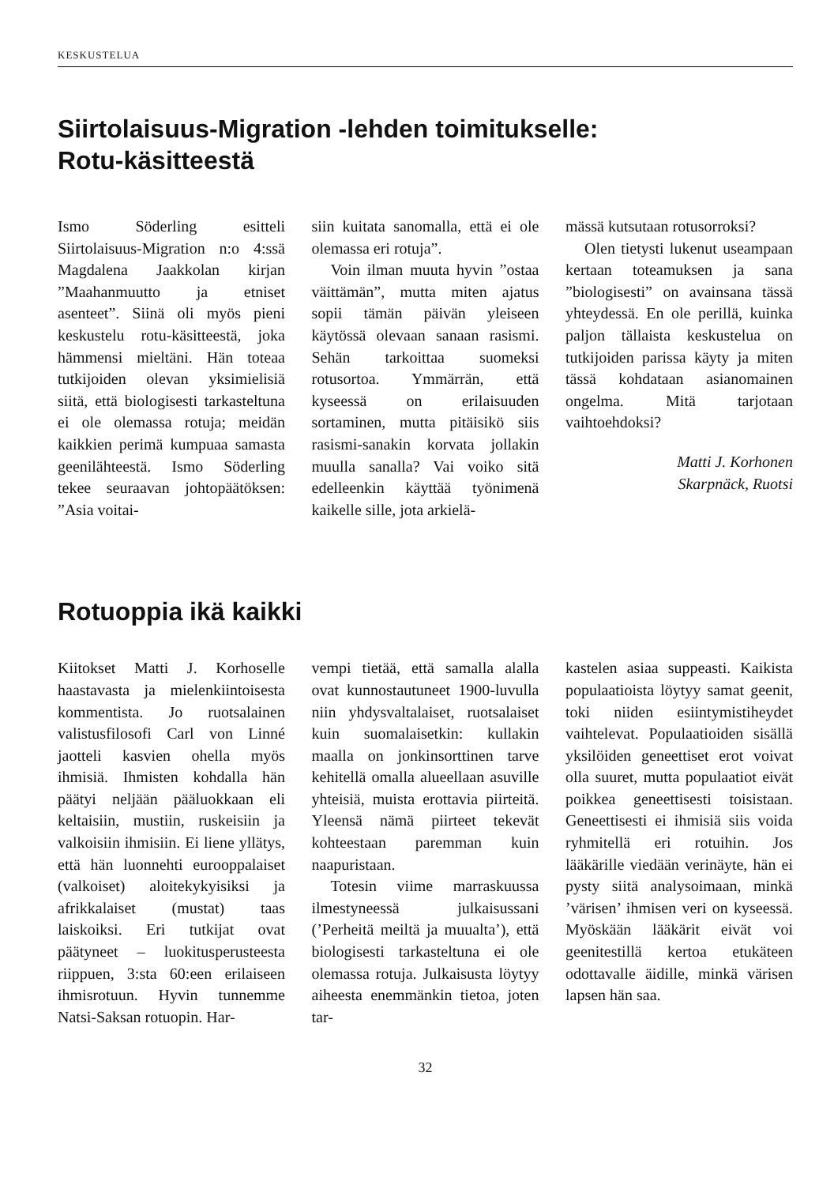KESKUSTELUA
Siirtolaisuus-Migration -lehden toimitukselle:
Rotu-käsitteestä
Ismo Söderling esitteli Siirtolaisuus-Migration n:o 4:ssä Magdalena Jaakkolan kirjan ”Maahanmuutto ja etniset asenteet”. Siinä oli myös pieni keskustelu rotu-käsitteestä, joka hämmensi mieltäni. Hän toteaa tutkijoiden olevan yksimielisiä siitä, että biologisesti tarkasteltuna ei ole olemassa rotuja; meidän kaikkien perimä kumpuaa samasta geenilähteestä. Ismo Söderling tekee seuraavan johtopäätöksen: ”Asia voitai-
siin kuitata sanomalla, että ei ole olemassa eri rotuja”.
Voin ilman muuta hyvin ”ostaa väittämän”, mutta miten ajatus sopii tämän päivän yleiseen käytössä olevaan sanaan rasismi. Sehän tarkoittaa suomeksi rotusortoa. Ymmärrän, että kyseessä on erilaisuuden sortaminen, mutta pitäisikö siis rasismi-sanakin korvata jollakin muulla sanalla? Vai voiko sitä edelleenkin käyttää työnimenä kaikelle sille, jota arkielä-
mässä kutsutaan rotusorroksi?
Olen tietysti lukenut useampaan kertaan toteamuksen ja sana ”biologisesti” on avainsana tässä yhteydessä. En ole perillä, kuinka paljon tällaista keskustelua on tutkijoiden parissa käyty ja miten tässä kohdataan asianomainen ongelma. Mitä tarjotaan vaihtoehdoksi?
Matti J. Korhonen
Skarpnäck, Ruotsi
Rotuoppia ikä kaikki
Kiitokset Matti J. Korhoselle haastavasta ja mielenkiintoisesta kommentista. Jo ruotsalainen valistusfilosofi Carl von Linné jaotteli kasvien ohella myös ihmisiä. Ihmisten kohdalla hän päätyi neljään pääluokkaan eli keltaisiin, mustiin, ruskeisiin ja valkoisiin ihmisiin. Ei liene yllätys, että hän luonnehti eurooppalaiset (valkoiset) aloitekykyisiksi ja afrikkalaiset (mustat) taas laiskoiksi. Eri tutkijat ovat päätyneet – luokitusperusteesta riippuen, 3:sta 60:een erilaiseen ihmisrotuun. Hyvin tunnemme Natsi-Saksan rotuopin. Har-
vempi tietää, että samalla alalla ovat kunnostautuneet 1900-luvulla niin yhdysvaltalaiset, ruotsalaiset kuin suomalaisetkin: kullakin maalla on jonkinsorttinen tarve kehitellä omalla alueellaan asuville yhteisiä, muista erottavia piirteitä. Yleensä nämä piirteet tekevät kohteestaan paremman kuin naapuristaan.
Totesin viime marraskuussa ilmestyneessä julkaisussani (’Perheitä meiltä ja muualta’), että biologisesti tarkasteltuna ei ole olemassa rotuja. Julkaisusta löytyy aiheesta enemmänkin tietoa, joten tar-
kastelen asiaa suppeasti. Kaikista populaatioista löytyy samat geenit, toki niiden esiintymistiheydet vaihtelevat. Populaatioiden sisällä yksilöiden geneettiset erot voivat olla suuret, mutta populaatiot eivät poikkea geneettisesti toisistaan. Geneettisesti ei ihmisiä siis voida ryhmitellä eri rotuihin. Jos lääkärille viedään verinäyte, hän ei pysty siitä analysoimaan, minkä ’värisen’ ihmisen veri on kyseessä. Myöskään lääkärit eivät voi geenitestillä kertoa etukäteen odottavalle äidille, minkä värisen lapsen hän saa.
32